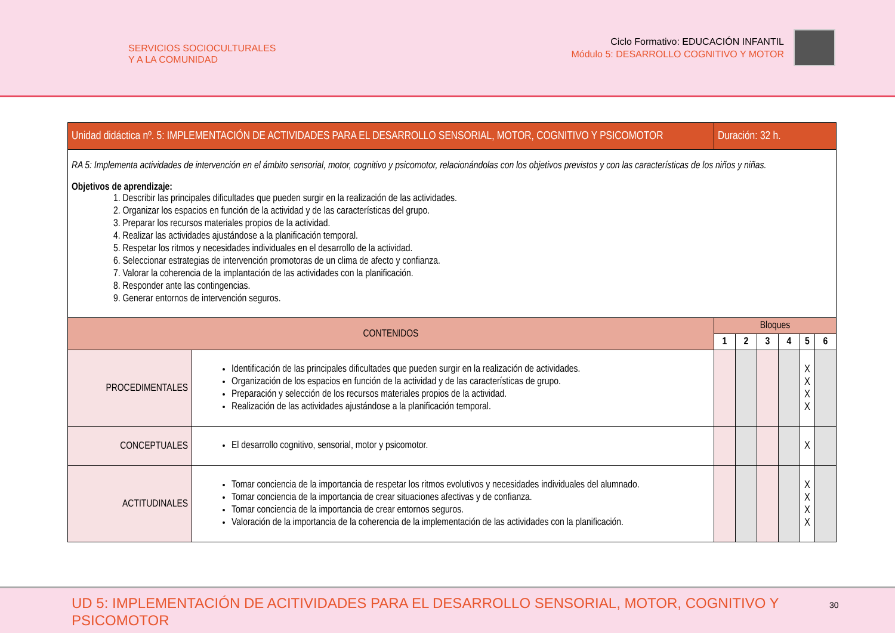SERVICIOS SOCIOCULTURALES
Y A LA COMUNIDAD
Ciclo Formativo: EDUCACIÓN INFANTIL
Módulo 5: DESARROLLO COGNITIVO Y MOTOR
| Unidad didáctica nº. 5: IMPLEMENTACIÓN DE ACTIVIDADES PARA EL DESARROLLO SENSORIAL, MOTOR, COGNITIVO Y PSICOMOTOR | | Duración: 32 h. | | | | | |
| --- | --- | --- | --- | --- | --- | --- | --- |
| RA 5: Implementa actividades de intervención en el ámbito sensorial, motor, cognitivo y psicomotor, relacionándolas con los objetivos previstos y con las características de los niños y niñas. Objetivos de aprendizaje: 1. Describir las principales dificultades que pueden surgir en la realización de las actividades. 2. Organizar los espacios en función de la actividad y de las características del grupo. 3. Preparar los recursos materiales propios de la actividad. 4. Realizar las actividades ajustándose a la planificación temporal. 5. Respetar los ritmos y necesidades individuales en el desarrollo de la actividad. 6. Seleccionar estrategias de intervención promotoras de un clima de afecto y confianza. 7. Valorar la coherencia de la implantación de las actividades con la planificación. 8. Responder ante las contingencias. 9. Generar entornos de intervención seguros. | | | | | | | |
| CONTENIDOS | | Bloques | | | | | |
| | | 1 | 2 | 3 | 4 | 5 | 6 |
| PROCEDIMENTALES | Identificación de las principales dificultades que pueden surgir en la realización de actividades. Organización de los espacios en función de la actividad y de las características de grupo. Preparación y selección de los recursos materiales propios de la actividad. Realización de las actividades ajustándose a la planificación temporal. | | | | | X X X X | |
| CONCEPTUALES | El desarrollo cognitivo, sensorial, motor y psicomotor. | | | | | X | |
| ACTITUDINALES | Tomar conciencia de la importancia de respetar los ritmos evolutivos y necesidades individuales del alumnado. Tomar conciencia de la importancia de crear situaciones afectivas y de confianza. Tomar conciencia de la importancia de crear entornos seguros. Valoración de la importancia de la coherencia de la implementación de las actividades con la planificación. | | | | | X X X X | |
UD 5: IMPLEMENTACIÓN DE ACITIVIDADES PARA EL DESARROLLO SENSORIAL, MOTOR, COGNITIVO Y PSICOMOTOR
30